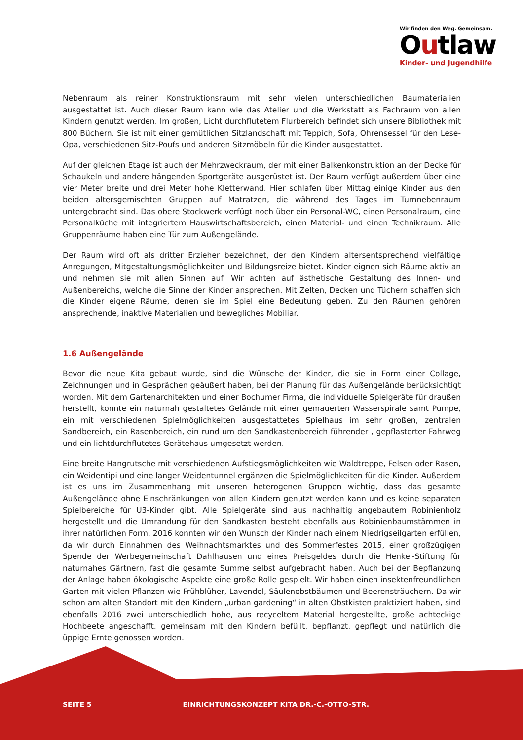Wir finden den Weg. Gemeinsam.
Outlaw
Kinder- und Jugendhilfe
Nebenraum als reiner Konstruktionsraum mit sehr vielen unterschiedlichen Baumaterialien ausgestattet ist. Auch dieser Raum kann wie das Atelier und die Werkstatt als Fachraum von allen Kindern genutzt werden. Im großen, Licht durchflutetem Flurbereich befindet sich unsere Bibliothek mit 800 Büchern. Sie ist mit einer gemütlichen Sitzlandschaft mit Teppich, Sofa, Ohrensessel für den Lese-Opa, verschiedenen Sitz-Poufs und anderen Sitzmöbeln für die Kinder ausgestattet.
Auf der gleichen Etage ist auch der Mehrzweckraum, der mit einer Balkenkonstruktion an der Decke für Schaukeln und andere hängenden Sportgeräte ausgerüstet ist. Der Raum verfügt außerdem über eine vier Meter breite und drei Meter hohe Kletterwand. Hier schlafen über Mittag einige Kinder aus den beiden altersgemischten Gruppen auf Matratzen, die während des Tages im Turnnebenraum untergebracht sind. Das obere Stockwerk verfügt noch über ein Personal-WC, einen Personalraum, eine Personalküche mit integriertem Hauswirtschaftsbereich, einen Material- und einen Technikraum. Alle Gruppenräume haben eine Tür zum Außengelände.
Der Raum wird oft als dritter Erzieher bezeichnet, der den Kindern altersentsprechend vielfältige Anregungen, Mitgestaltungsmöglichkeiten und Bildungsreize bietet. Kinder eignen sich Räume aktiv an und nehmen sie mit allen Sinnen auf. Wir achten auf ästhetische Gestaltung des Innen- und Außenbereichs, welche die Sinne der Kinder ansprechen. Mit Zelten, Decken und Tüchern schaffen sich die Kinder eigene Räume, denen sie im Spiel eine Bedeutung geben. Zu den Räumen gehören ansprechende, inaktive Materialien und bewegliches Mobiliar.
1.6 Außengelände
Bevor die neue Kita gebaut wurde, sind die Wünsche der Kinder, die sie in Form einer Collage, Zeichnungen und in Gesprächen geäußert haben, bei der Planung für das Außengelände berücksichtigt worden. Mit dem Gartenarchitekten und einer Bochumer Firma, die individuelle Spielgeräte für draußen herstellt, konnte ein naturnah gestaltetes Gelände mit einer gemauerten Wasserspirale samt Pumpe, ein mit verschiedenen Spielmöglichkeiten ausgestattetes Spielhaus im sehr großen, zentralen Sandbereich, ein Rasenbereich, ein rund um den Sandkastenbereich führender , gepflasterter Fahrweg und ein lichtdurchflutetes Gerätehaus umgesetzt werden.
Eine breite Hangrutsche mit verschiedenen Aufstiegsmöglichkeiten wie Waldtreppe, Felsen oder Rasen, ein Weidentipi und eine langer Weidentunnel ergänzen die Spielmöglichkeiten für die Kinder. Außerdem ist es uns im Zusammenhang mit unseren heterogenen Gruppen wichtig, dass das gesamte Außengelände ohne Einschränkungen von allen Kindern genutzt werden kann und es keine separaten Spielbereiche für U3-Kinder gibt. Alle Spielgeräte sind aus nachhaltig angebautem Robinienholz hergestellt und die Umrandung für den Sandkasten besteht ebenfalls aus Robinienbaumstämmen in ihrer natürlichen Form. 2016 konnten wir den Wunsch der Kinder nach einem Niedrigseilgarten erfüllen, da wir durch Einnahmen des Weihnachtsmarktes und des Sommerfestes 2015, einer großzügigen Spende der Werbegemeinschaft Dahlhausen und eines Preisgeldes durch die Henkel-Stiftung für naturnahes Gärtnern, fast die gesamte Summe selbst aufgebracht haben. Auch bei der Bepflanzung der Anlage haben ökologische Aspekte eine große Rolle gespielt. Wir haben einen insektenfreundlichen Garten mit vielen Pflanzen wie Frühblüher, Lavendel, Säulenobstbäumen und Beerensträuchern. Da wir schon am alten Standort mit den Kindern „urban gardening“ in alten Obstkisten praktiziert haben, sind ebenfalls 2016 zwei unterschiedlich hohe, aus recyceltem Material hergestellte, große achteckige Hochbeete angeschafft, gemeinsam mit den Kindern befüllt, bepflanzt, gepflegt und natürlich die üppige Ernte genossen worden.
SEITE 5 EINRICHTUNGSKONZEPT KITA DR.-C.-OTTO-STR.